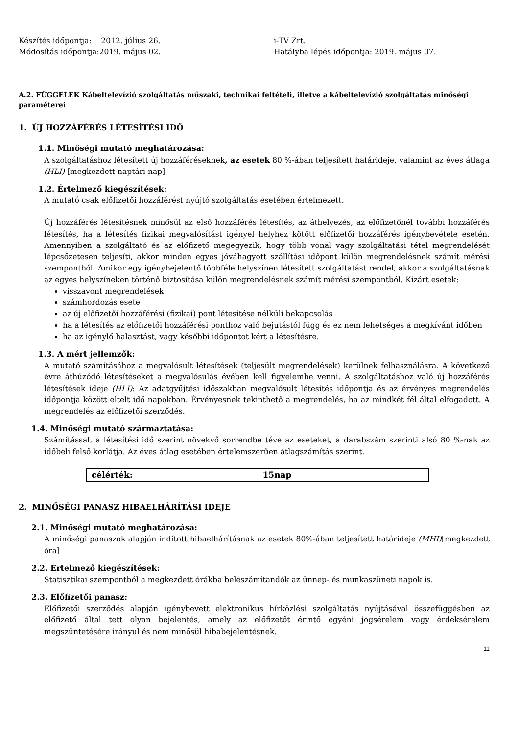Készítés időpontja: 2012. július 26.
Módosítás időpontja:2019. május 02.
i-TV Zrt.
Hatályba lépés időpontja: 2019. május 07.
A.2. FÜGGELÉK Kábeltelevízió szolgáltatás műszaki, technikai feltételi, illetve a kábeltelevízió szolgáltatás minőségi paraméterei
1. ÚJ HOZZÁFÉRÉS LÉTESÍTÉSI IDŐ
1.1. Minőségi mutató meghatározása:
A szolgáltatáshoz létesített új hozzáféréseknek, az esetek 80 %-ában teljesített határideje, valamint az éves átlaga (HLI) [megkezdett naptári nap]
1.2. Értelmező kiegészítések:
A mutató csak előfizetői hozzáférést nyújtó szolgáltatás esetében értelmezett.
Új hozzáférés létesítésnek minősül az első hozzáférés létesítés, az áthelyezés, az előfizetőnél további hozzáférés létesítés, ha a létesítés fizikai megvalósítást igényel helyhez kötött előfizetői hozzáférés igénybevétele esetén. Amennyiben a szolgáltató és az előfizető megegyezik, hogy több vonal vagy szolgáltatási tétel megrendelését lépcsőzetesen teljesíti, akkor minden egyes jóváhagyott szállítási időpont külön megrendelésnek számít mérési szempontból. Amikor egy igénybejelentő többféle helyszínen létesített szolgáltatást rendel, akkor a szolgáltatásnak az egyes helyszíneken történő biztosítása külön megrendelésnek számít mérési szempontból. Kizárt esetek:
visszavont megrendelések,
számhordozás esete
az új előfizetői hozzáférési (fizikai) pont létesítése nélküli bekapcsolás
ha a létesítés az előfizetői hozzáférési ponthoz való bejutástól függ és ez nem lehetséges a megkívánt időben
ha az igénylő halasztást, vagy későbbi időpontot kért a létesítésre.
1.3. A mért jellemzők:
A mutató számításához a megvalósult létesítések (teljesült megrendelések) kerülnek felhasználásra. A következő évre áthúzódó létesítéseket a megvalósulás évében kell figyelembe venni. A szolgáltatáshoz való új hozzáférés létesítések ideje (HLI): Az adatgyűjtési időszakban megvalósult létesítés időpontja és az érvényes megrendelés időpontja között eltelt idő napokban. Érvényesnek tekinthető a megrendelés, ha az mindkét fél által elfogadott. A megrendelés az előfizetői szerződés.
1.4. Minőségi mutató származtatása:
Számítással, a létesítési idő szerint növekvő sorrendbe téve az eseteket, a darabszám szerinti alsó 80 %-nak az időbeli felső korlátja. Az éves átlag esetében értelemszerűen átlagszámítás szerint.
| célérték: | 15nap |
2. MINŐSÉGI PANASZ HIBAELHÁRÍTÁSI IDEJE
2.1. Minőségi mutató meghatározása:
A minőségi panaszok alapján indított hibaelhárításnak az esetek 80%-ában teljesített határideje (MHI)[megkezdett óra]
2.2. Értelmező kiegészítések:
Statisztikai szempontból a megkezdett órákba beleszámítandók az ünnep- és munkaszüneti napok is.
2.3. Előfizetői panasz:
Előfizetői szerződés alapján igénybevett elektronikus hírközlési szolgáltatás nyújtásával összefüggésben az előfizető által tett olyan bejelentés, amely az előfizetőt érintő egyéni jogsérelem vagy érdeksérelem megszüntetésére irányul és nem minősül hibabejelentésnek.
11